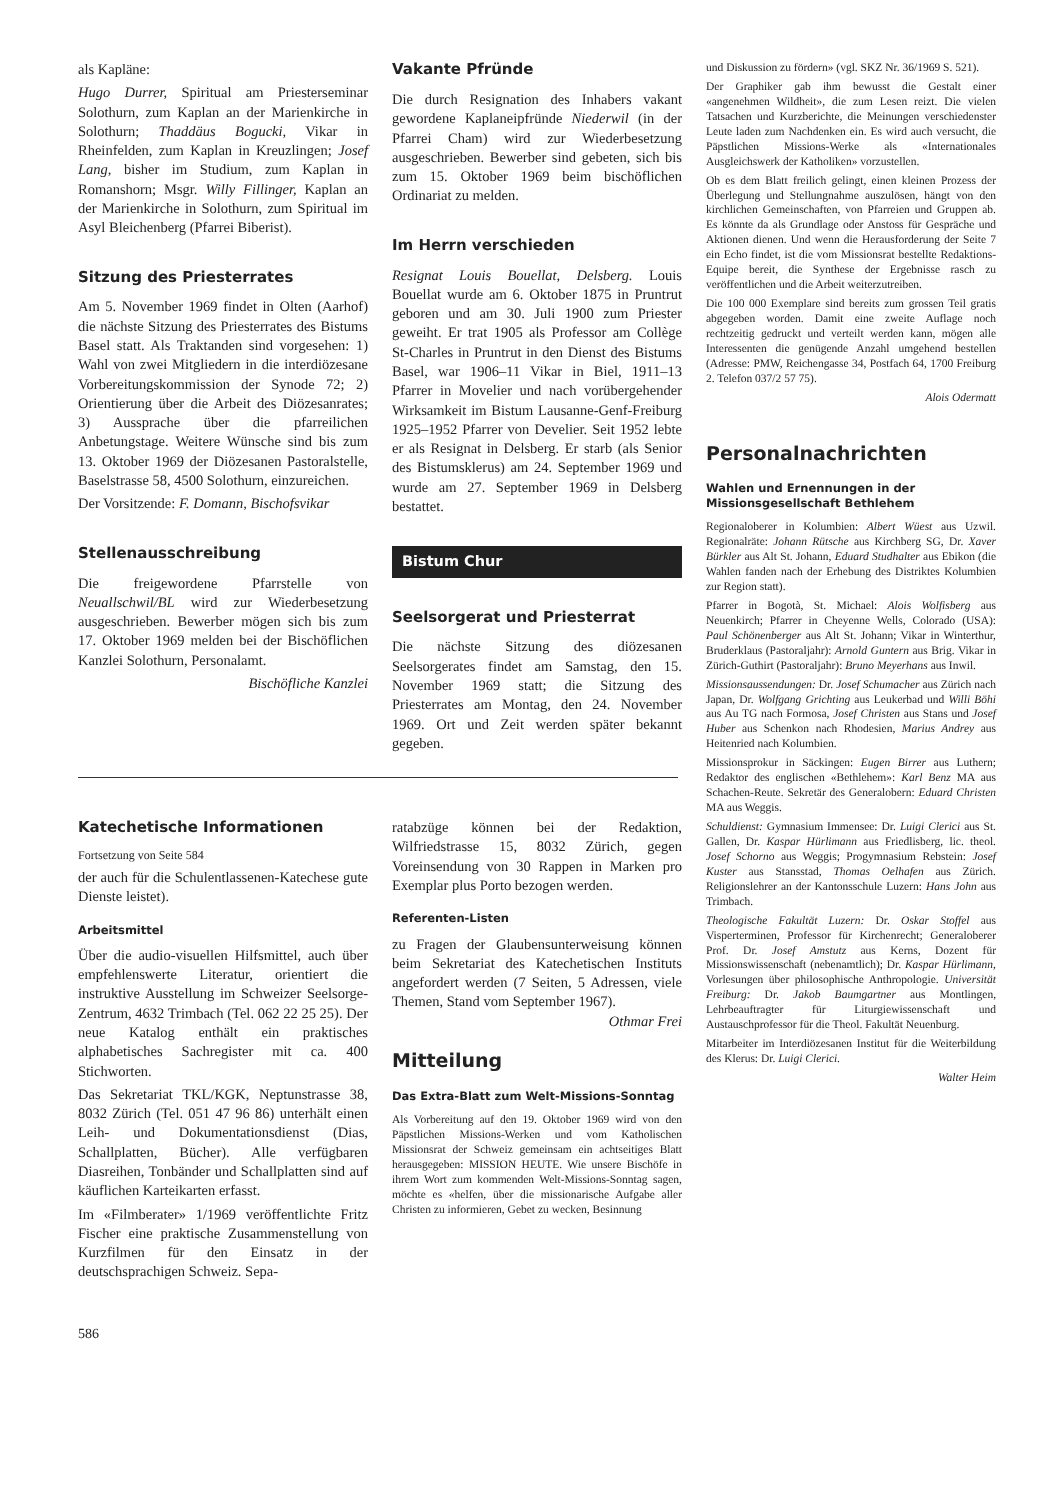als Kapläne:
Hugo Durrer, Spiritual am Priesterseminar Solothurn, zum Kaplan an der Marienkirche in Solothurn; Thaddäus Bogucki, Vikar in Rheinfelden, zum Kaplan in Kreuzlingen; Josef Lang, bisher im Studium, zum Kaplan in Romanshorn; Msgr. Willy Fillinger, Kaplan an der Marienkirche in Solothurn, zum Spiritual im Asyl Bleichenberg (Pfarrei Biberist).
Sitzung des Priesterrates
Am 5. November 1969 findet in Olten (Aarhof) die nächste Sitzung des Priesterrates des Bistums Basel statt. Als Traktanden sind vorgesehen: 1) Wahl von zwei Mitgliedern in die interdiözesane Vorbereitungskommission der Synode 72; 2) Orientierung über die Arbeit des Diözesanrates; 3) Aussprache über die pfarreilichen Anbetungstage. Weitere Wünsche sind bis zum 13. Oktober 1969 der Diözesanen Pastoralstelle, Baselstrasse 58, 4500 Solothurn, einzureichen.
Der Vorsitzende: F. Domann, Bischofsvikar
Stellenausschreibung
Die freigewordene Pfarrstelle von Neuallschwil/BL wird zur Wiederbesetzung ausgeschrieben. Bewerber mögen sich bis zum 17. Oktober 1969 melden bei der Bischöflichen Kanzlei Solothurn, Personalamt.
Bischöfliche Kanzlei
Vakante Pfründe
Die durch Resignation des Inhabers vakant gewordene Kaplaneipfründe Niederwil (in der Pfarrei Cham) wird zur Wiederbesetzung ausgeschrieben. Bewerber sind gebeten, sich bis zum 15. Oktober 1969 beim bischöflichen Ordinariat zu melden.
Im Herrn verschieden
Resignat Louis Bouellat, Delsberg. Louis Bouellat wurde am 6. Oktober 1875 in Pruntrut geboren und am 30. Juli 1900 zum Priester geweiht. Er trat 1905 als Professor am Collège St-Charles in Pruntrut in den Dienst des Bistums Basel, war 1906–11 Vikar in Biel, 1911–13 Pfarrer in Movelier und nach vorübergehender Wirksamkeit im Bistum Lausanne-Genf-Freiburg 1925–1952 Pfarrer von Develier. Seit 1952 lebte er als Resignat in Delsberg. Er starb (als Senior des Bistumsklerus) am 24. September 1969 und wurde am 27. September 1969 in Delsberg bestattet.
Bistum Chur
Seelsorgerat und Priesterrat
Die nächste Sitzung des diözesanen Seelsorgerates findet am Samstag, den 15. November 1969 statt; die Sitzung des Priesterrates am Montag, den 24. November 1969. Ort und Zeit werden später bekannt gegeben.
Katechetische Informationen
Fortsetzung von Seite 584
der auch für die Schulentlassenen-Katechese gute Dienste leistet).
Arbeitsmittel
Über die audio-visuellen Hilfsmittel, auch über empfehlenswerte Literatur, orientiert die instruktive Ausstellung im Schweizer Seelsorge-Zentrum, 4632 Trimbach (Tel. 062 22 25 25). Der neue Katalog enthält ein praktisches alphabetisches Sachregister mit ca. 400 Stichworten.
Das Sekretariat TKL/KGK, Neptunstrasse 38, 8032 Zürich (Tel. 051 47 96 86) unterhält einen Leih- und Dokumentationsdienst (Dias, Schallplatten, Bücher). Alle verfügbaren Diasreihen, Tonbänder und Schallplatten sind auf käuflichen Karteikarten erfasst.
Im «Filmberater» 1/1969 veröffentlichte Fritz Fischer eine praktische Zusammenstellung von Kurzfilmen für den Einsatz in der deutschsprachigen Schweiz. Sepa-
ratabzüge können bei der Redaktion, Wilfriedstrasse 15, 8032 Zürich, gegen Voreinsendung von 30 Rappen in Marken pro Exemplar plus Porto bezogen werden.
Referenten-Listen
zu Fragen der Glaubensunterweisung können beim Sekretariat des Katechetischen Instituts angefordert werden (7 Seiten, 5 Adressen, viele Themen, Stand vom September 1967). Othmar Frei
Mitteilung
Das Extra-Blatt zum Welt-Missions-Sonntag
Als Vorbereitung auf den 19. Oktober 1969 wird von den Päpstlichen Missions-Werken und vom Katholischen Missionsrat der Schweiz gemeinsam ein achtseitiges Blatt herausgegeben: MISSION HEUTE. Wie unsere Bischöfe in ihrem Wort zum kommenden Welt-Missions-Sonntag sagen, möchte es «helfen, über die missionarische Aufgabe aller Christen zu informieren, Gebet zu wecken, Besinnung
und Diskussion zu fördern» (vgl. SKZ Nr. 36/1969 S. 521).
Der Graphiker gab ihm bewusst die Gestalt einer «angenehmen Wildheit», die zum Lesen reizt. Die vielen Tatsachen und Kurzberichte, die Meinungen verschiedenster Leute laden zum Nachdenken ein. Es wird auch versucht, die Päpstlichen Missions-Werke als «Internationales Ausgleichswerk der Katholiken» vorzustellen.
Ob es dem Blatt freilich gelingt, einen kleinen Prozess der Überlegung und Stellungnahme auszulösen, hängt von den kirchlichen Gemeinschaften, von Pfarreien und Gruppen ab. Es könnte da als Grundlage oder Anstoss für Gespräche und Aktionen dienen. Und wenn die Herausforderung der Seite 7 ein Echo findet, ist die vom Missionsrat bestellte Redaktions-Equipe bereit, die Synthese der Ergebnisse rasch zu veröffentlichen und die Arbeit weiterzutreiben.
Die 100 000 Exemplare sind bereits zum grossen Teil gratis abgegeben worden. Damit eine zweite Auflage noch rechtzeitig gedruckt und verteilt werden kann, mögen alle Interessenten die genügende Anzahl umgehend bestellen (Adresse: PMW, Reichengasse 34, Postfach 64, 1700 Freiburg 2. Telefon 037/2 57 75).
Alois Odermatt
Personalnachrichten
Wahlen und Ernennungen in der Missionsgesellschaft Bethlehem
Regionaloberer in Kolumbien: Albert Wüest aus Uzwil. Regionalräte: Johann Rütsche aus Kirchberg SG, Dr. Xaver Bürkler aus Alt St. Johann, Eduard Studhalter aus Ebikon (die Wahlen fanden nach der Erhebung des Distriktes Kolumbien zur Region statt).
Pfarrer in Bogotà, St. Michael: Alois Wolfisberg aus Neuenkirch; Pfarrer in Cheyenne Wells, Colorado (USA): Paul Schönenberger aus Alt St. Johann; Vikar in Winterthur, Bruderklaus (Pastoraljahr): Arnold Guntern aus Brig. Vikar in Zürich-Guthirt (Pastoraljahr): Bruno Meyerhans aus Inwil.
Missionsaussendungen: Dr. Josef Schumacher aus Zürich nach Japan, Dr. Wolfgang Grichting aus Leukerbad und Willi Böhi aus Au TG nach Formosa, Josef Christen aus Stans und Josef Huber aus Schenkon nach Rhodesien, Marius Andrey aus Heitenried nach Kolumbien.
Missionsprokur in Säckingen: Eugen Birrer aus Luthern; Redaktor des englischen «Bethlehem»: Karl Benz MA aus Schachen-Reute. Sekretär des Generalobern: Eduard Christen MA aus Weggis.
Schuldienst: Gymnasium Immensee: Dr. Luigi Clerici aus St. Gallen, Dr. Kaspar Hürlimann aus Friedlisberg, lic. theol. Josef Schorno aus Weggis; Progymnasium Rebstein: Josef Kuster aus Stansstad, Thomas Oelhafen aus Zürich. Religionslehrer an der Kantonsschule Luzern: Hans John aus Trimbach.
Theologische Fakultät Luzern: Dr. Oskar Stoffel aus Visperterminen, Professor für Kirchenrecht; Generaloberer Prof. Dr. Josef Amstutz aus Kerns, Dozent für Missionswissenschaft (nebenamtlich); Dr. Kaspar Hürlimann, Vorlesungen über philosophische Anthropologie. Universität Freiburg: Dr. Jakob Baumgartner aus Montlingen, Lehrbeauftragter für Liturgiewissenschaft und Austauschprofessor für die Theol. Fakultät Neuenburg.
Mitarbeiter im Interdiözesanen Institut für die Weiterbildung des Klerus: Dr. Luigi Clerici.
Walter Heim
586